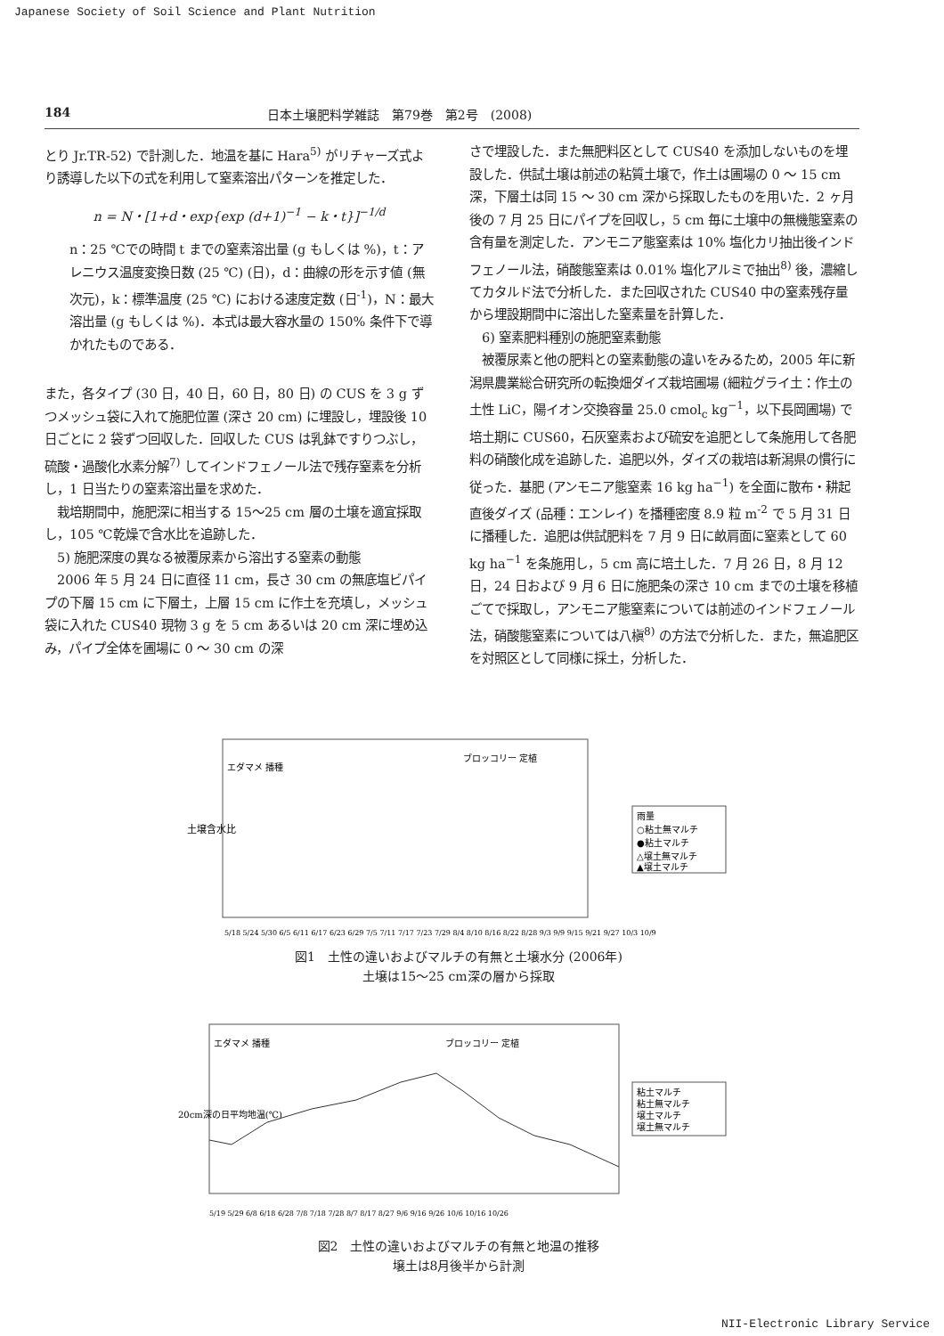Japanese Society of Soil Science and Plant Nutrition
184 日本土壌肥料学雑誌　第79巻　第2号　(2008)
とり Jr.TR-52) で計測した．地温を基に Hara<sup>5)</sup> がリチャーズ式より誘導した以下の式を利用して窒素溶出パターンを推定した．
n = N・[1+d・exp{exp (d+1)<sup>−1</sup> − k・t}]<sup>−1/d</sup>
n：25 ℃での時間 t までの窒素溶出量 (g もしくは %)，t：アレニウス温度変換日数 (25 ℃) (日)，d：曲線の形を示す値 (無次元)，k：標準温度 (25 ℃) における速度定数 (日<sup>-1</sup>)，N：最大溶出量 (g もしくは %)．本式は最大容水量の 150% 条件下で導かれたものである．
また，各タイプ (30 日，40 日，60 日，80 日) の CUS を 3 g ずつメッシュ袋に入れて施肥位置 (深さ 20 cm) に埋設し，埋設後 10 日ごとに 2 袋ずつ回収した．回収した CUS は乳鉢ですりつぶし，硫酸・過酸化水素分解<sup>7)</sup> してインドフェノール法で残存窒素を分析し，1 日当たりの窒素溶出量を求めた．
　栽培期間中，施肥深に相当する 15〜25 cm 層の土壌を適宜採取し，105 ℃乾燥で含水比を追跡した．
　5) 施肥深度の異なる被覆尿素から溶出する窒素の動態
　2006 年 5 月 24 日に直径 11 cm，長さ 30 cm の無底塩ビパイプの下層 15 cm に下層土，上層 15 cm に作土を充填し，メッシュ袋に入れた CUS40 現物 3 g を 5 cm あるいは 20 cm 深に埋め込み，パイプ全体を圃場に 0 〜 30 cm の深
さで埋設した．また無肥料区として CUS40 を添加しないものを埋設した．供試土壌は前述の粘質土壌で，作土は圃場の 0 〜 15 cm 深，下層土は同 15 〜 30 cm 深から採取したものを用いた．2 ヶ月後の 7 月 25 日にパイプを回収し，5 cm 毎に土壌中の無機態窒素の含有量を測定した．アンモニア態窒素は 10% 塩化カリ抽出後インドフェノール法，硝酸態窒素は 0.01% 塩化アルミで抽出<sup>8)</sup> 後，濃縮してカタルド法で分析した．また回収された CUS40 中の窒素残存量から埋設期間中に溶出した窒素量を計算した．
　6) 窒素肥料種別の施肥窒素動態
　被覆尿素と他の肥料との窒素動態の違いをみるため，2005 年に新潟県農業総合研究所の転換畑ダイズ栽培圃場 (細粒グライ土：作土の土性 LiC，陽イオン交換容量 25.0 cmol<sub>c</sub> kg<sup>−1</sup>，以下長岡圃場) で培土期に CUS60，石灰窒素および硫安を追肥として条施用して各肥料の硝酸化成を追跡した．追肥以外，ダイズの栽培は新潟県の慣行に従った．基肥 (アンモニア態窒素 16 kg ha<sup>−1</sup>) を全面に散布・耕起直後ダイズ (品種：エンレイ) を播種密度 8.9 粒 m<sup>-2</sup> で 5 月 31 日に播種した．追肥は供試肥料を 7 月 9 日に畝肩面に窒素として 60 kg ha<sup>−1</sup> を条施用し，5 cm 高に培土した．7 月 26 日，8 月 12 日，24 日および 9 月 6 日に施肥条の深さ 10 cm までの土壌を移植ごてで採取し，アンモニア態窒素については前述のインドフェノール法，硝酸態窒素については八槇<sup>8)</sup> の方法で分析した．また，無追肥区を対照区として同様に採土，分析した．
土壌含水比
エダマメ 播種
ブロッコリー 定植
5/18 5/24 5/30 6/5 6/11 6/17 6/23 6/29 7/5 7/11 7/17 7/23 7/29 8/4 8/10 8/16 8/22 8/28 9/3 9/9 9/15 9/21 9/27 10/3 10/9
雨量
○粘土無マルチ
●粘土マルチ
△壌土無マルチ
▲壌土マルチ
図1　土性の違いおよびマルチの有無と土壌水分 (2006年)
土壌は15〜25 cm深の層から採取
20cm深の日平均地温(℃)
エダマメ 播種
ブロッコリー 定植
5/19 5/29 6/8 6/18 6/28 7/8 7/18 7/28 8/7 8/17 8/27 9/6 9/16 9/26 10/6 10/16 10/26
粘土マルチ
粘土無マルチ
壌土マルチ
壌土無マルチ
図2　土性の違いおよびマルチの有無と地温の推移
壌土は8月後半から計測
NII-Electronic Library Service